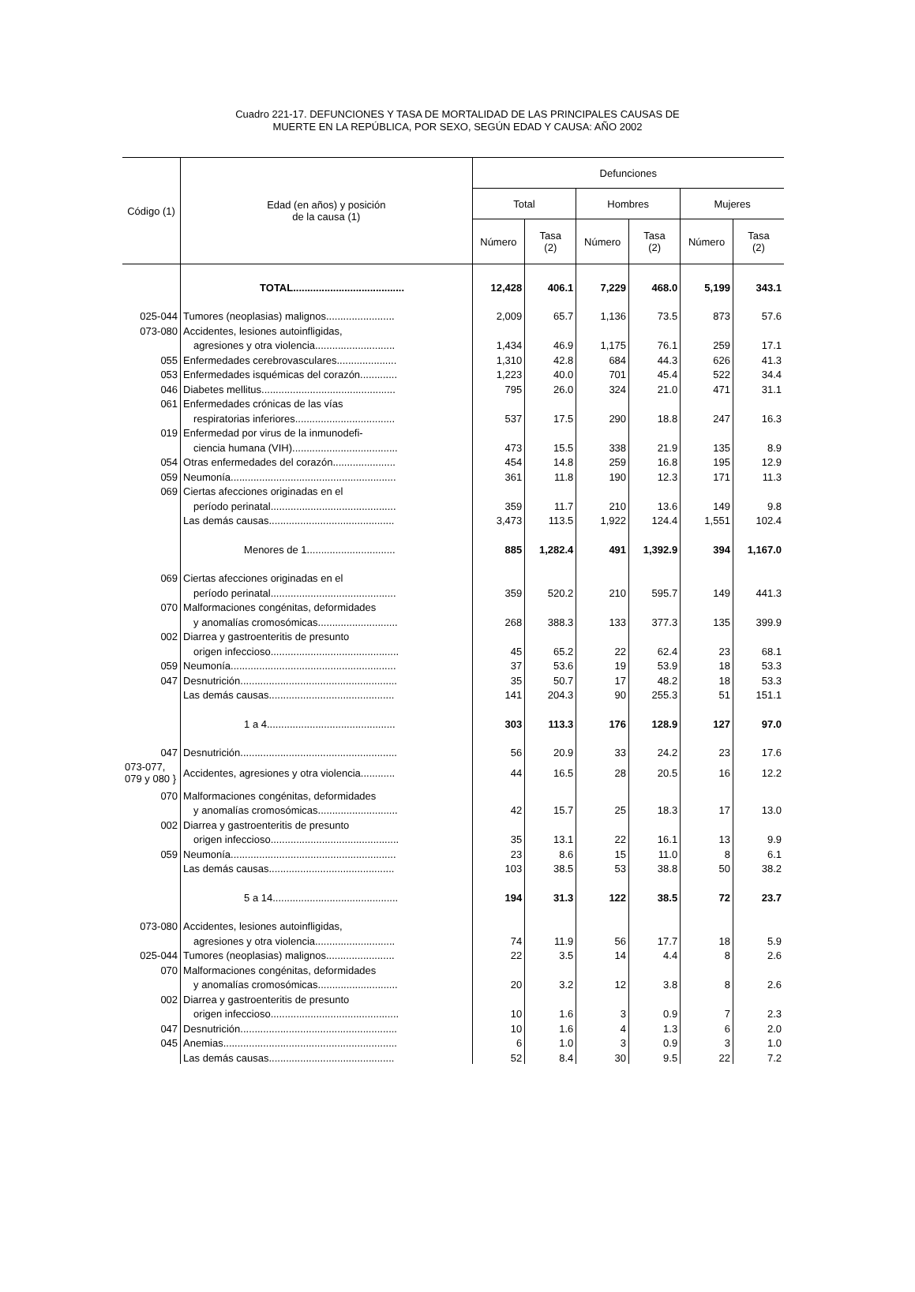Cuadro 221-17. DEFUNCIONES Y TASA DE MORTALIDAD DE LAS PRINCIPALES CAUSAS DE
MUERTE EN LA REPÚBLICA, POR SEXO, SEGÚN EDAD Y CAUSA: AÑO 2002
| Código (1) | Edad (en años) y posición de la causa (1) | Defunciones | | | | | |
| --- | --- | --- | --- | --- | --- | --- | --- |
| | | Total | | Hombres | | Mujeres | |
| | | Número | Tasa (2) | Número | Tasa (2) | Número | Tasa (2) |
| | TOTAL....................................... | 12,428 | 406.1 | 7,229 | 468.0 | 5,199 | 343.1 |
| 025-044 | Tumores (neoplasias) malignos........................ | 2,009 | 65.7 | 1,136 | 73.5 | 873 | 57.6 |
| 073-080 | Accidentes, lesiones autoinfligidas, | | | | | | |
| | agresiones y otra violencia............................ | 1,434 | 46.9 | 1,175 | 76.1 | 259 | 17.1 |
| 055 | Enfermedades cerebrovasculares..................... | 1,310 | 42.8 | 684 | 44.3 | 626 | 41.3 |
| 053 | Enfermedades isquémicas del corazón............. | 1,223 | 40.0 | 701 | 45.4 | 522 | 34.4 |
| 046 | Diabetes mellitus............................................... | 795 | 26.0 | 324 | 21.0 | 471 | 31.1 |
| 061 | Enfermedades crónicas de las vías | | | | | | |
| | respiratorias inferiores................................... | 537 | 17.5 | 290 | 18.8 | 247 | 16.3 |
| 019 | Enfermedad por virus de la inmunodefi- | | | | | | |
| | ciencia humana (VIH)..................................... | 473 | 15.5 | 338 | 21.9 | 135 | 8.9 |
| 054 | Otras enfermedades del corazón...................... | 454 | 14.8 | 259 | 16.8 | 195 | 12.9 |
| 059 | Neumonía.......................................................... | 361 | 11.8 | 190 | 12.3 | 171 | 11.3 |
| 069 | Ciertas afecciones originadas en el | | | | | | |
| | período perinatal............................................ | 359 | 11.7 | 210 | 13.6 | 149 | 9.8 |
| | Las demás causas............................................ | 3,473 | 113.5 | 1,922 | 124.4 | 1,551 | 102.4 |
| | Menores de 1............................... | 885 | 1,282.4 | 491 | 1,392.9 | 394 | 1,167.0 |
| 069 | Ciertas afecciones originadas en el | | | | | | |
| | período perinatal............................................ | 359 | 520.2 | 210 | 595.7 | 149 | 441.3 |
| 070 | Malformaciones congénitas, deformidades | | | | | | |
| | y anomalías cromosómicas............................ | 268 | 388.3 | 133 | 377.3 | 135 | 399.9 |
| 002 | Diarrea y gastroenteritis de presunto | | | | | | |
| | origen infeccioso............................................. | 45 | 65.2 | 22 | 62.4 | 23 | 68.1 |
| 059 | Neumonía.......................................................... | 37 | 53.6 | 19 | 53.9 | 18 | 53.3 |
| 047 | Desnutrición....................................................... | 35 | 50.7 | 17 | 48.2 | 18 | 53.3 |
| | Las demás causas............................................ | 141 | 204.3 | 90 | 255.3 | 51 | 151.1 |
| | 1 a 4............................................. | 303 | 113.3 | 176 | 128.9 | 127 | 97.0 |
| 047 | Desnutrición....................................................... | 56 | 20.9 | 33 | 24.2 | 23 | 17.6 |
| 073-077, 079 y 080 } | Accidentes, agresiones y otra violencia............ | 44 | 16.5 | 28 | 20.5 | 16 | 12.2 |
| 070 | Malformaciones congénitas, deformidades | | | | | | |
| | y anomalías cromosómicas............................ | 42 | 15.7 | 25 | 18.3 | 17 | 13.0 |
| 002 | Diarrea y gastroenteritis de presunto | | | | | | |
| | origen infeccioso............................................. | 35 | 13.1 | 22 | 16.1 | 13 | 9.9 |
| 059 | Neumonía.......................................................... | 23 | 8.6 | 15 | 11.0 | 8 | 6.1 |
| | Las demás causas............................................ | 103 | 38.5 | 53 | 38.8 | 50 | 38.2 |
| | 5 a 14............................................ | 194 | 31.3 | 122 | 38.5 | 72 | 23.7 |
| 073-080 | Accidentes, lesiones autoinfligidas, | | | | | | |
| | agresiones y otra violencia............................ | 74 | 11.9 | 56 | 17.7 | 18 | 5.9 |
| 025-044 | Tumores (neoplasias) malignos........................ | 22 | 3.5 | 14 | 4.4 | 8 | 2.6 |
| 070 | Malformaciones congénitas, deformidades | | | | | | |
| | y anomalías cromosómicas............................ | 20 | 3.2 | 12 | 3.8 | 8 | 2.6 |
| 002 | Diarrea y gastroenteritis de presunto | | | | | | |
| | origen infeccioso............................................. | 10 | 1.6 | 3 | 0.9 | 7 | 2.3 |
| 047 | Desnutrición....................................................... | 10 | 1.6 | 4 | 1.3 | 6 | 2.0 |
| 045 | Anemias............................................................. | 6 | 1.0 | 3 | 0.9 | 3 | 1.0 |
| | Las demás causas............................................ | 52 | 8.4 | 30 | 9.5 | 22 | 7.2 |